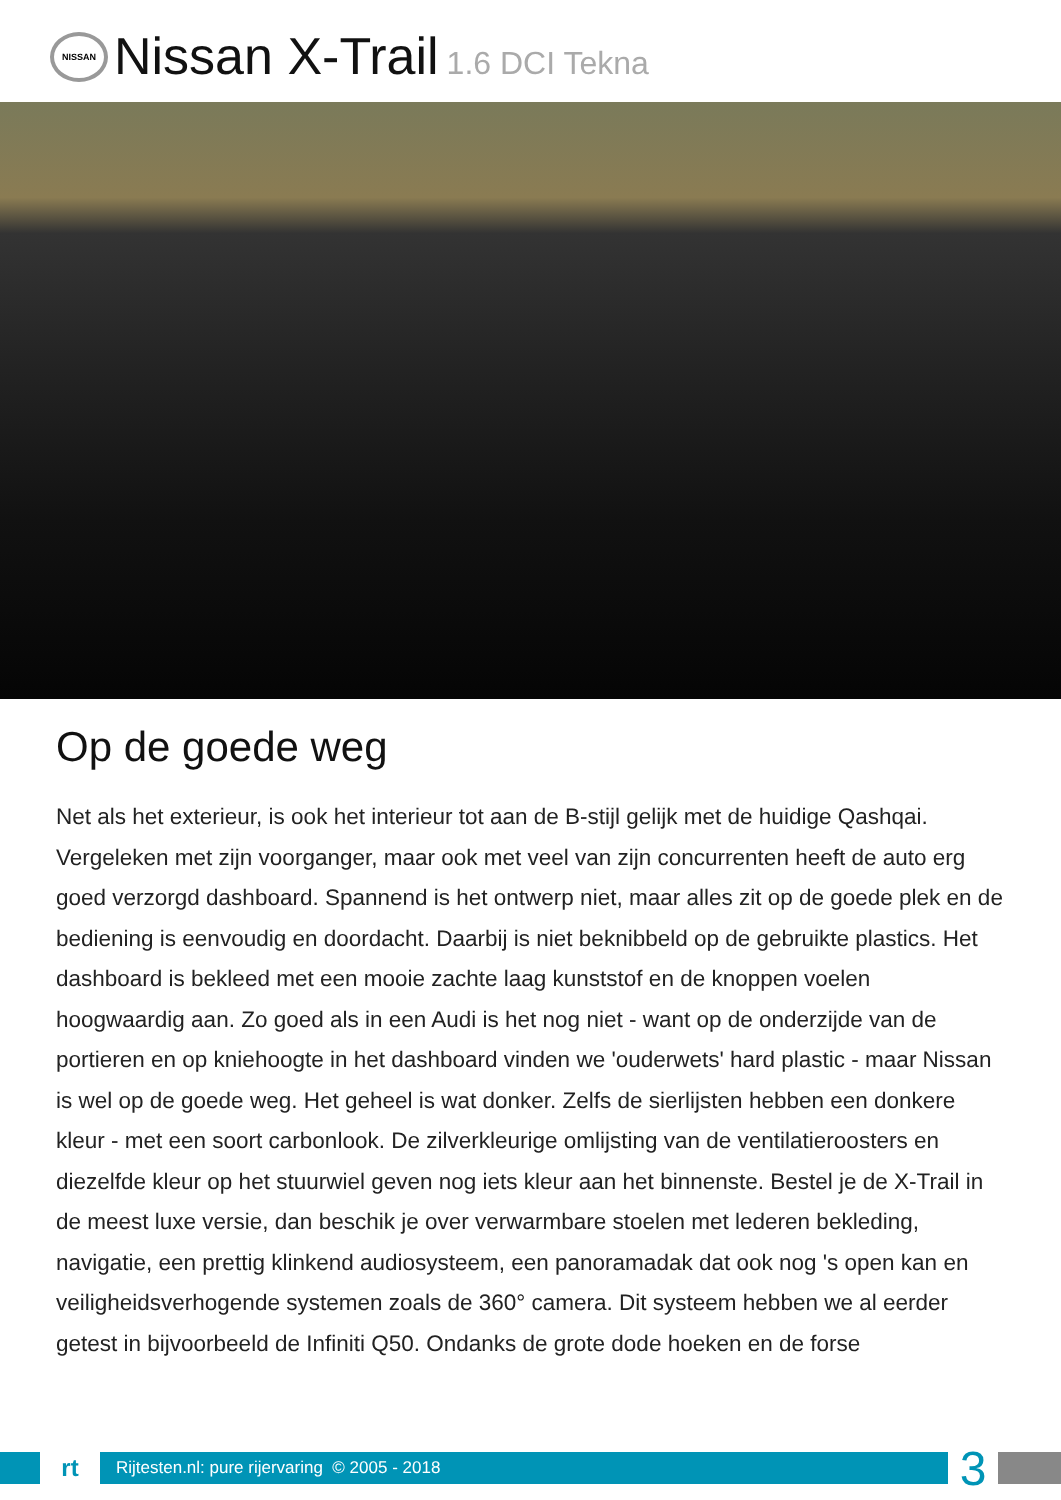NISSAN
Nissan X-Trail 1.6 DCI Tekna
Op de goede weg
Net als het exterieur, is ook het interieur tot aan de B-stijl gelijk met de huidige Qashqai. Vergeleken met zijn voorganger, maar ook met veel van zijn concurrenten heeft de auto erg goed verzorgd dashboard. Spannend is het ontwerp niet, maar alles zit op de goede plek en de bediening is eenvoudig en doordacht. Daarbij is niet beknibbeld op de gebruikte plastics. Het dashboard is bekleed met een mooie zachte laag kunststof en de knoppen voelen hoogwaardig aan. Zo goed als in een Audi is het nog niet - want op de onderzijde van de portieren en op kniehoogte in het dashboard vinden we 'ouderwets' hard plastic - maar Nissan is wel op de goede weg. Het geheel is wat donker. Zelfs de sierlijsten hebben een donkere kleur - met een soort carbonlook. De zilverkleurige omlijsting van de ventilatieroosters en diezelfde kleur op het stuurwiel geven nog iets kleur aan het binnenste. Bestel je de X-Trail in de meest luxe versie, dan beschik je over verwarmbare stoelen met lederen bekleding, navigatie, een prettig klinkend audiosysteem, een panoramadak dat ook nog 's open kan en veiligheidsverhogende systemen zoals de 360° camera. Dit systeem hebben we al eerder getest in bijvoorbeeld de Infiniti Q50. Ondanks de grote dode hoeken en de forse
rt
Rijtesten.nl: pure rijervaring © 2005 - 2018
3